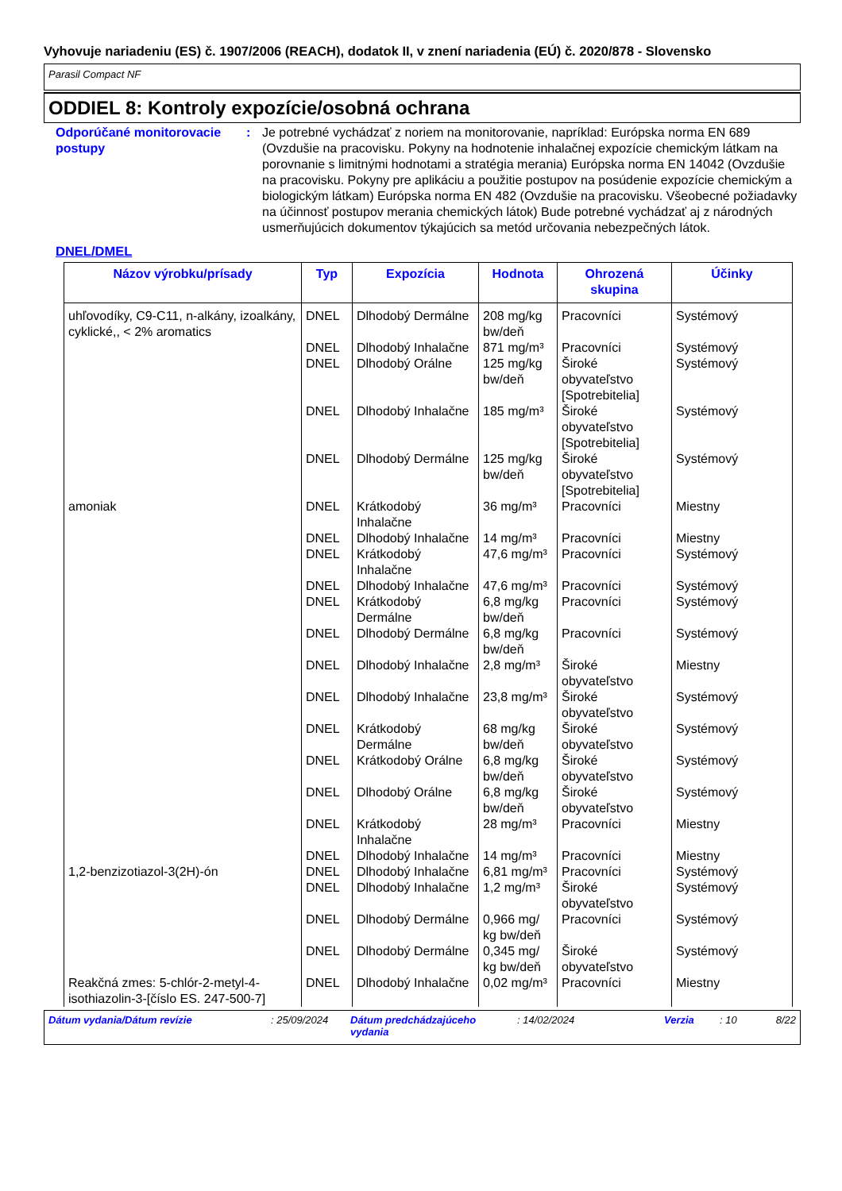Vyhovuje nariadeniu (ES) č. 1907/2006 (REACH), dodatok II, v znení nariadenia (EÚ) č. 2020/878 - Slovensko
Parasil Compact NF
ODDIEL 8: Kontroly expozície/osobná ochrana
Odporúčané monitorovacie postupy
: Je potrebné vychádzať z noriem na monitorovanie, napríklad: Európska norma EN 689 (Ovzdušie na pracovisku. Pokyny na hodnotenie inhalačnej expozície chemickým látkam na porovnanie s limitnými hodnotami a stratégia merania) Európska norma EN 14042 (Ovzdušie na pracovisku. Pokyny pre aplikáciu a použitie postupov na posúdenie expozície chemickým a biologickým látkam) Európska norma EN 482 (Ovzdušie na pracovisku. Všeobecné požiadavky na účinnosť postupov merania chemických látok) Bude potrebné vychádzať aj z národných usmerňujúcich dokumentov týkajúcich sa metód určovania nebezpečných látok.
DNEL/DMEL
| Názov výrobku/prísady | Typ | Expozícia | Hodnota | Ohrozená skupina | Účinky |
| --- | --- | --- | --- | --- | --- |
| uhľovodíky, C9-C11, n-alkány, izoalkány, cyklické,, < 2% aromatics | DNEL | Dlhodobý Dermálne | 208 mg/kg bw/deň | Pracovníci | Systémový |
| | DNEL | Dlhodobý Inhalačne | 871 mg/m³ | Pracovníci | Systémový |
| | DNEL | Dlhodobý Orálne | 125 mg/kg bw/deň | Široké obyvateľstvo [Spotrebitelia] | Systémový |
| | DNEL | Dlhodobý Inhalačne | 185 mg/m³ | Široké obyvateľstvo [Spotrebitelia] | Systémový |
| | DNEL | Dlhodobý Dermálne | 125 mg/kg bw/deň | Široké obyvateľstvo [Spotrebitelia] | Systémový |
| amoniak | DNEL | Krátkodobý Inhalačne | 36 mg/m³ | Pracovníci | Miestny |
| | DNEL | Dlhodobý Inhalačne | 14 mg/m³ | Pracovníci | Miestny |
| | DNEL | Krátkodobý Inhalačne | 47,6 mg/m³ | Pracovníci | Systémový |
| | DNEL | Dlhodobý Inhalačne | 47,6 mg/m³ | Pracovníci | Systémový |
| | DNEL | Krátkodobý Dermálne | 6,8 mg/kg bw/deň | Pracovníci | Systémový |
| | DNEL | Dlhodobý Dermálne | 6,8 mg/kg bw/deň | Pracovníci | Systémový |
| | DNEL | Dlhodobý Inhalačne | 2,8 mg/m³ | Široké obyvateľstvo | Miestny |
| | DNEL | Dlhodobý Inhalačne | 23,8 mg/m³ | Široké obyvateľstvo | Systémový |
| | DNEL | Krátkodobý Dermálne | 68 mg/kg bw/deň | Široké obyvateľstvo | Systémový |
| | DNEL | Krátkodobý Orálne | 6,8 mg/kg bw/deň | Široké obyvateľstvo | Systémový |
| | DNEL | Dlhodobý Orálne | 6,8 mg/kg bw/deň | Široké obyvateľstvo | Systémový |
| | DNEL | Krátkodobý Inhalačne | 28 mg/m³ | Pracovníci | Miestny |
| | DNEL | Dlhodobý Inhalačne | 14 mg/m³ | Pracovníci | Miestny |
| 1,2-benzizotiazol-3(2H)-ón | DNEL | Dlhodobý Inhalačne | 6,81 mg/m³ | Pracovníci | Systémový |
| | DNEL | Dlhodobý Inhalačne | 1,2 mg/m³ | Široké obyvateľstvo | Systémový |
| | DNEL | Dlhodobý Dermálne | 0,966 mg/ kg bw/deň | Pracovníci | Systémový |
| | DNEL | Dlhodobý Dermálne | 0,345 mg/ kg bw/deň | Široké obyvateľstvo | Systémový |
| Reakčná zmes: 5-chlór-2-metyl-4-isothiazolin-3-[číslo ES. 247-500-7] | DNEL | Dlhodobý Inhalačne | 0,02 mg/m³ | Pracovníci | Miestny |
Dátum vydania/Dátum revízie : 25/09/2024 Dátum predchádzajúceho vydania
: 14/02/2024 Verzia : 10 8/22